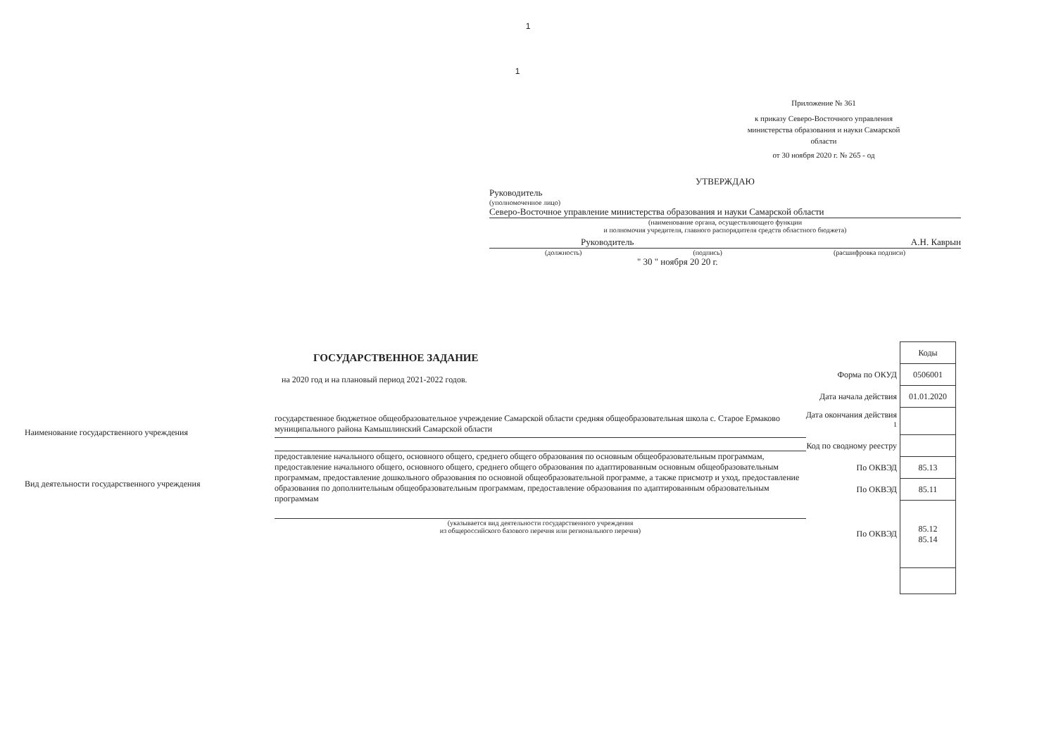1
1
Приложение № 361
к приказу Северо-Восточного управления министерства образования и науки Самарской области
от 30 ноября 2020 г. № 265 - од
УТВЕРЖДАЮ
Руководитель
(уполномоченное лицо)
Северо-Восточное управление министерства образования и науки Самарской области
(наименование органа, осуществляющего функции
и полномочия учредителя, главного распорядителя средств областного бюджета)
Руководитель А.Н. Каврын
(должность) (подпись) (расшифровка подписи)
" 30 " ноября 20 20 г.
ГОСУДАРСТВЕННОЕ ЗАДАНИЕ
на 2020 год и на плановый период 2021-2022 годов.
Наименование государственного учреждения
государственное бюджетное общеобразовательное учреждение Самарской области средняя общеобразовательная школа с. Старое Ермаково муниципального района Камышлинский Самарской области
Вид деятельности государственного учреждения
предоставление начального общего, основного общего, среднего общего образования по основным общеобразовательным программам, предоставление начального общего, основного общего, среднего общего образования по адаптированным основным общеобразовательным программам, предоставление дошкольного образования по основной общеобразовательной программе, а также присмотр и уход, предоставление образования по дополнительным общеобразовательным программам, предоставление образования по адаптированным образовательным программам
(указывается вид деятельности государственного учреждения
из общероссийского базового перечня или регионального перечня)
| | Коды |
| Форма по ОКУД | 0506001 |
| Дата начала действия | 01.01.2020 |
| Дата окончания действия <sup>1</sup> | |
| Код по сводному реестру | |
| По ОКВЭД | 85.13 |
| По ОКВЭД | 85.11 |
| По ОКВЭД | 85.12 85.14 |